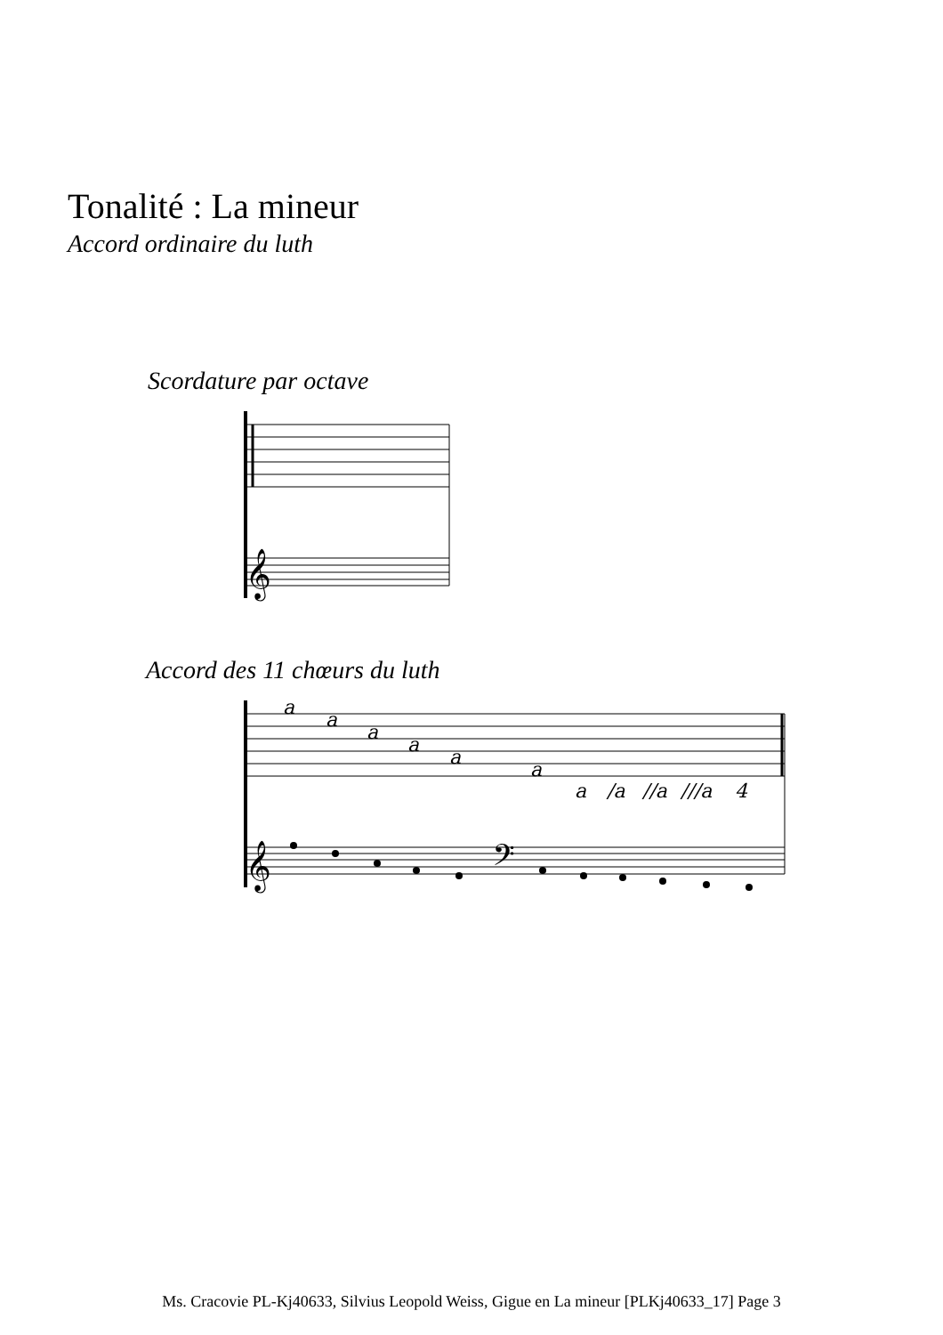Tonalité : La mineur
Accord ordinaire du luth
Scordature par octave
Accord des 11 chœurs du luth
a
a
a
a
a
a
a
/a
//a
///a
4
𝄞
𝄞
𝄢
Ms. Cracovie PL-Kj40633, Silvius Leopold Weiss, Gigue en La mineur [PLKj40633_17] Page 3